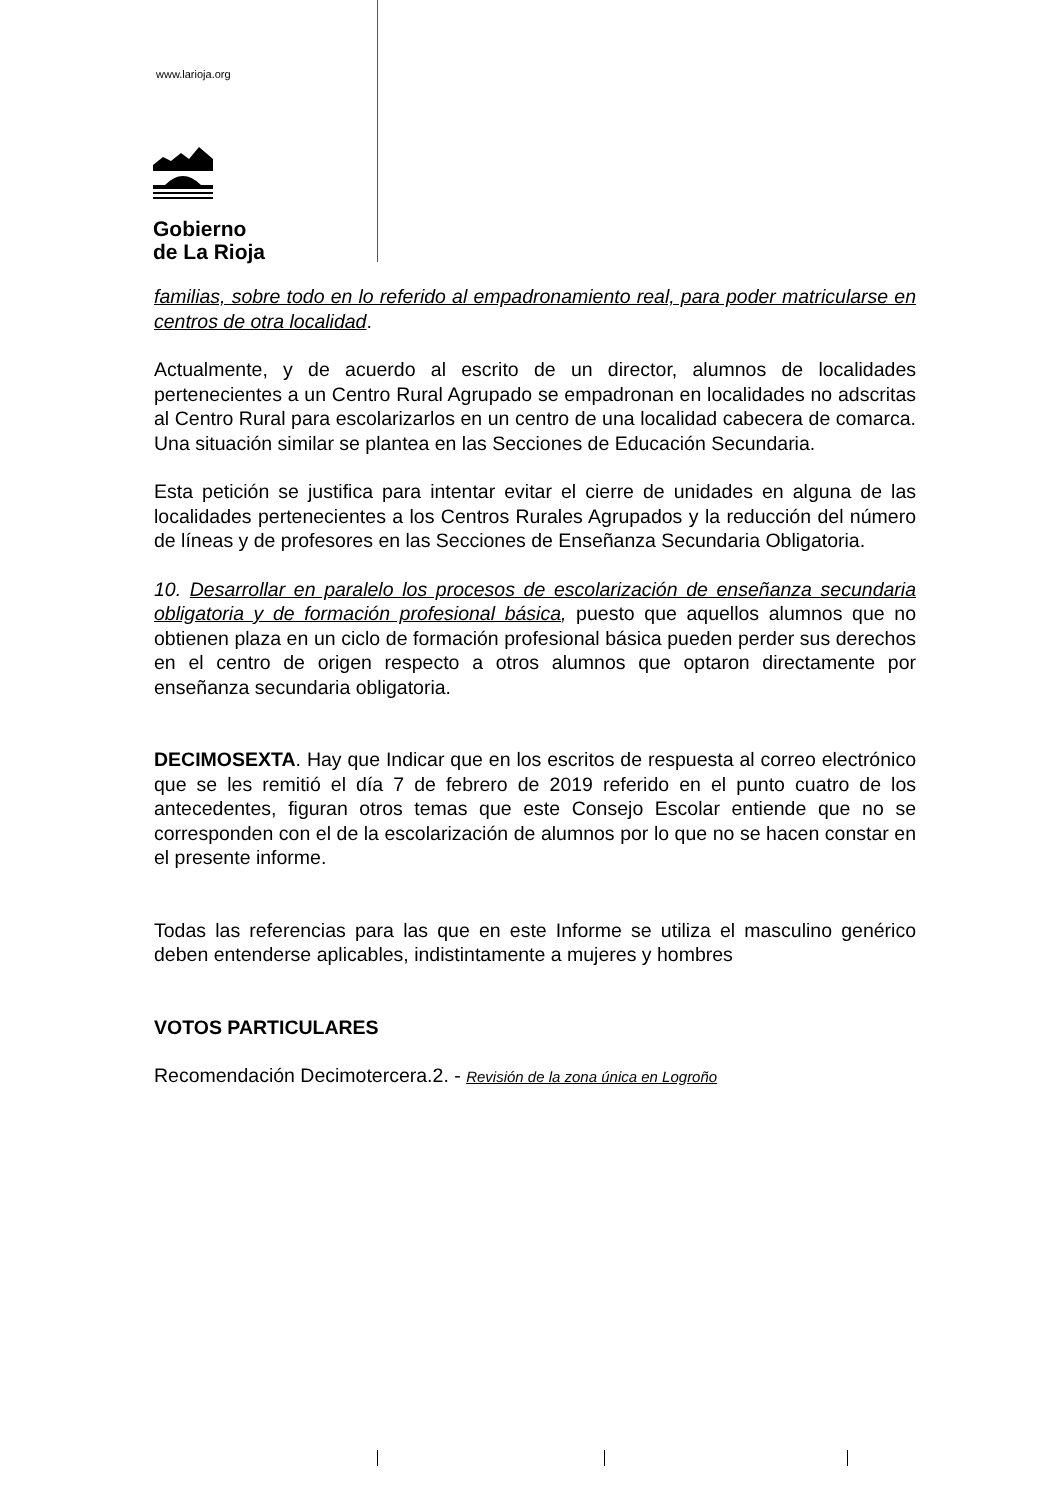www.larioja.org
Gobierno
de La Rioja
familias, sobre todo en lo referido al empadronamiento real, para poder matricularse en centros de otra localidad.
Actualmente, y de acuerdo al escrito de un director, alumnos de localidades pertenecientes a un Centro Rural Agrupado se empadronan en localidades no adscritas al Centro Rural para escolarizarlos en un centro de una localidad cabecera de comarca. Una situación similar se plantea en las Secciones de Educación Secundaria.
Esta petición se justifica para intentar evitar el cierre de unidades en alguna de las localidades pertenecientes a los Centros Rurales Agrupados y la reducción del número de líneas y de profesores en las Secciones de Enseñanza Secundaria Obligatoria.
10. Desarrollar en paralelo los procesos de escolarización de enseñanza secundaria obligatoria y de formación profesional básica, puesto que aquellos alumnos que no obtienen plaza en un ciclo de formación profesional básica pueden perder sus derechos en el centro de origen respecto a otros alumnos que optaron directamente por enseñanza secundaria obligatoria.
DECIMOSEXTA. Hay que Indicar que en los escritos de respuesta al correo electrónico que se les remitió el día 7 de febrero de 2019 referido en el punto cuatro de los antecedentes, figuran otros temas que este Consejo Escolar entiende que no se corresponden con el de la escolarización de alumnos por lo que no se hacen constar en el presente informe.
Todas las referencias para las que en este Informe se utiliza el masculino genérico deben entenderse aplicables, indistintamente a mujeres y hombres
VOTOS PARTICULARES
Recomendación Decimotercera.2. - Revisión de la zona única en Logroño